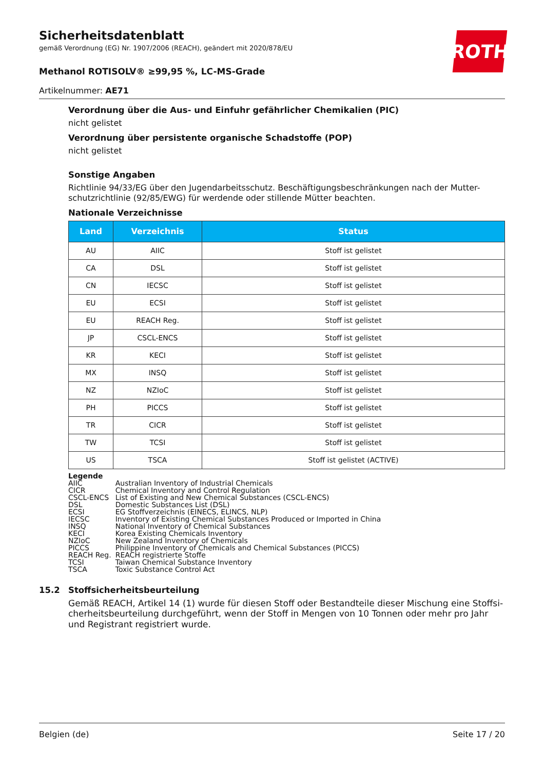Sicherheitsdatenblatt
gemäß Verordnung (EG) Nr. 1907/2006 (REACH), geändert mit 2020/878/EU
Methanol ROTISOLV® ≥99,95 %, LC-MS-Grade
Artikelnummer: AE71
ROTH
Verordnung über die Aus- und Einfuhr gefährlicher Chemikalien (PIC)
nicht gelistet
Verordnung über persistente organische Schadstoffe (POP)
nicht gelistet
Sonstige Angaben
Richtlinie 94/33/EG über den Jugendarbeitsschutz. Beschäftigungsbeschränkungen nach der Mutter-schutzrichtlinie (92/85/EWG) für werdende oder stillende Mütter beachten.
Nationale Verzeichnisse
| Land | Verzeichnis | Status |
| --- | --- | --- |
| AU | AIIC | Stoff ist gelistet |
| CA | DSL | Stoff ist gelistet |
| CN | IECSC | Stoff ist gelistet |
| EU | ECSI | Stoff ist gelistet |
| EU | REACH Reg. | Stoff ist gelistet |
| JP | CSCL-ENCS | Stoff ist gelistet |
| KR | KECI | Stoff ist gelistet |
| MX | INSQ | Stoff ist gelistet |
| NZ | NZIoC | Stoff ist gelistet |
| PH | PICCS | Stoff ist gelistet |
| TR | CICR | Stoff ist gelistet |
| TW | TCSI | Stoff ist gelistet |
| US | TSCA | Stoff ist gelistet (ACTIVE) |
| Legende | |
| AIIC | Australian Inventory of Industrial Chemicals |
| CICR | Chemical Inventory and Control Regulation |
| CSCL-ENCS | List of Existing and New Chemical Substances (CSCL-ENCS) |
| DSL | Domestic Substances List (DSL) |
| ECSI | EG Stoffverzeichnis (EINECS, ELINCS, NLP) |
| IECSC | Inventory of Existing Chemical Substances Produced or Imported in China |
| INSQ | National Inventory of Chemical Substances |
| KECI | Korea Existing Chemicals Inventory |
| NZIoC | New Zealand Inventory of Chemicals |
| PICCS | Philippine Inventory of Chemicals and Chemical Substances (PICCS) |
| REACH Reg. | REACH registrierte Stoffe |
| TCSI | Taiwan Chemical Substance Inventory |
| TSCA | Toxic Substance Control Act |
15.2 Stoffsicherheitsbeurteilung
Gemäß REACH, Artikel 14 (1) wurde für diesen Stoff oder Bestandteile dieser Mischung eine Stoffsi-cherheitsbeurteilung durchgeführt, wenn der Stoff in Mengen von 10 Tonnen oder mehr pro Jahr und Registrant registriert wurde.
Belgien (de) Seite 17 / 20